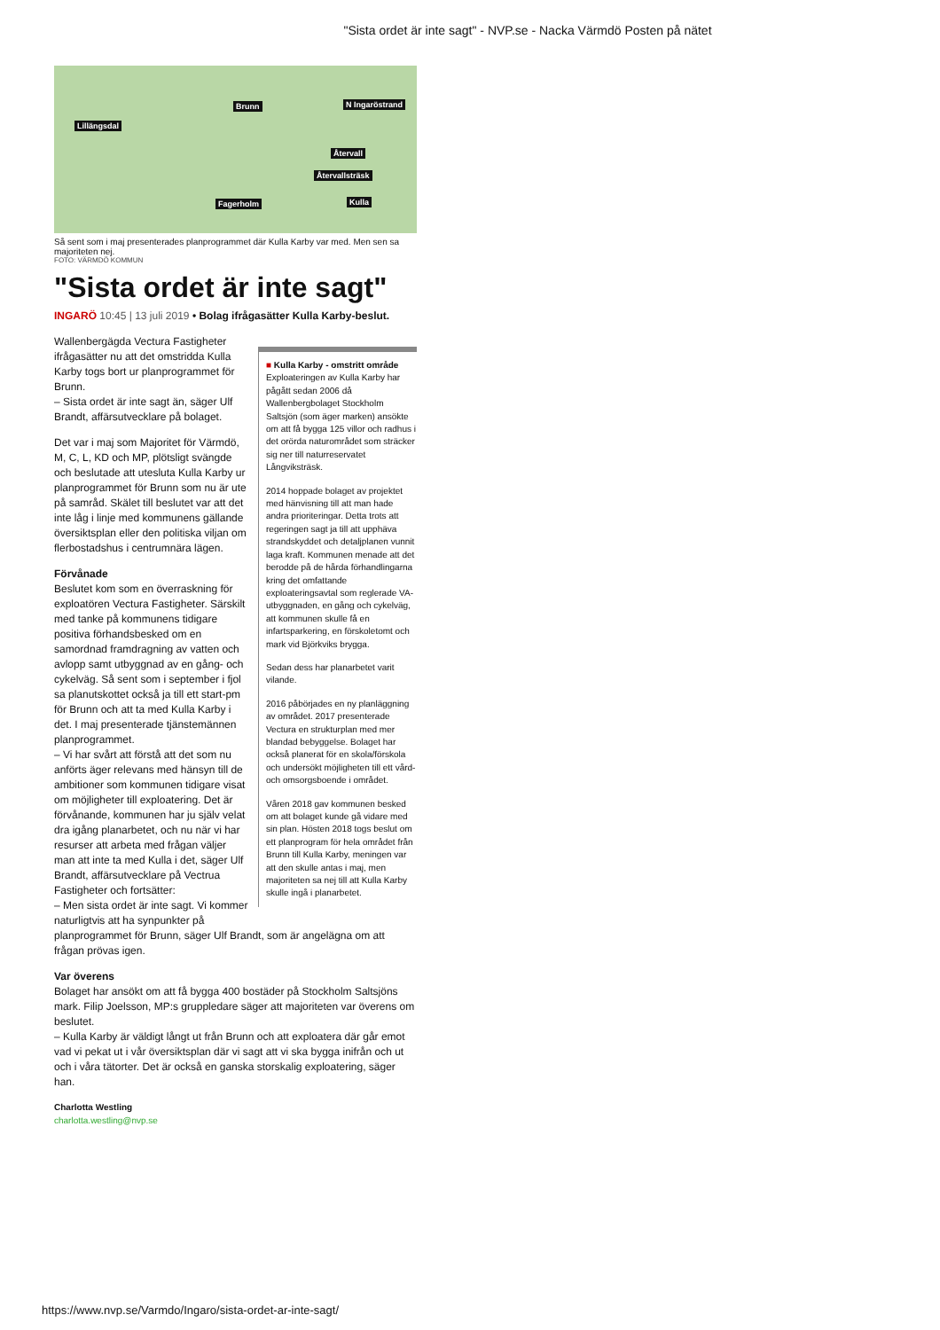"Sista ordet är inte sagt" - NVP.se - Nacka Värmdö Posten på nätet
Lillängsdal
Brunn N Ingaröstrand
Återvall
Återvallsträsk
Fagerholm Kulla
Så sent som i maj presenterades planprogrammet där Kulla Karby var med. Men sen sa majoriteten nej.
FOTO: VÄRMDÖ KOMMUN
"Sista ordet är inte sagt"
INGARÖ 10:45 | 13 juli 2019 • Bolag ifrågasätter Kulla Karby-beslut.
■ Kulla Karby - omstritt område
Exploateringen av Kulla Karby har pågått sedan 2006 då Wallenbergbolaget Stockholm Saltsjön (som äger marken) ansökte om att få bygga 125 villor och radhus i det orörda naturområdet som sträcker sig ner till naturreservatet Långviksträsk.
2014 hoppade bolaget av projektet med hänvisning till att man hade andra prioriteringar. Detta trots att regeringen sagt ja till att upphäva strandskyddet och detaljplanen vunnit laga kraft. Kommunen menade att det berodde på de hårda förhandlingarna kring det omfattande exploateringsavtal som reglerade VA-utbyggnaden, en gång och cykelväg, att kommunen skulle få en infartsparkering, en förskoletomt och mark vid Björkviks brygga.
Sedan dess har planarbetet varit vilande.
2016 påbörjades en ny planläggning av området. 2017 presenterade Vectura en strukturplan med mer blandad bebyggelse. Bolaget har också planerat för en skola/förskola och undersökt möjligheten till ett vård- och omsorgsboende i området.
Våren 2018 gav kommunen besked om att bolaget kunde gå vidare med sin plan. Hösten 2018 togs beslut om ett planprogram för hela området från Brunn till Kulla Karby, meningen var att den skulle antas i maj, men majoriteten sa nej till att Kulla Karby skulle ingå i planarbetet.
Wallenbergägda Vectura Fastigheter ifrågasätter nu att det omstridda Kulla Karby togs bort ur planprogrammet för Brunn.
– Sista ordet är inte sagt än, säger Ulf Brandt, affärsutvecklare på bolaget.
Det var i maj som Majoritet för Värmdö, M, C, L, KD och MP, plötsligt svängde och beslutade att utesluta Kulla Karby ur planprogrammet för Brunn som nu är ute på samråd. Skälet till beslutet var att det inte låg i linje med kommunens gällande översiktsplan eller den politiska viljan om flerbostadshus i centrumnära lägen.
Förvånade
Beslutet kom som en överraskning för exploatören Vectura Fastigheter. Särskilt med tanke på kommunens tidigare positiva förhandsbesked om en samordnad framdragning av vatten och avlopp samt utbyggnad av en gång- och cykelväg. Så sent som i september i fjol sa planutskottet också ja till ett start-pm för Brunn och att ta med Kulla Karby i det. I maj presenterade tjänstemännen planprogrammet.
– Vi har svårt att förstå att det som nu anförts äger relevans med hänsyn till de ambitioner som kommunen tidigare visat om möjligheter till exploatering. Det är förvånande, kommunen har ju själv velat dra igång planarbetet, och nu när vi har resurser att arbeta med frågan väljer man att inte ta med Kulla i det, säger Ulf Brandt, affärsutvecklare på Vectrua Fastigheter och fortsätter:
– Men sista ordet är inte sagt. Vi kommer naturligtvis att ha synpunkter på planprogrammet för Brunn, säger Ulf Brandt, som är angelägna om att frågan prövas igen.
Var överens
Bolaget har ansökt om att få bygga 400 bostäder på Stockholm Saltsjöns mark. Filip Joelsson, MP:s gruppledare säger att majoriteten var överens om beslutet.
– Kulla Karby är väldigt långt ut från Brunn och att exploatera där går emot vad vi pekat ut i vår översiktsplan där vi sagt att vi ska bygga inifrån och ut och i våra tätorter. Det är också en ganska storskalig exploatering, säger han.
Charlotta Westling
charlotta.westling@nvp.se
https://www.nvp.se/Varmdo/Ingaro/sista-ordet-ar-inte-sagt/